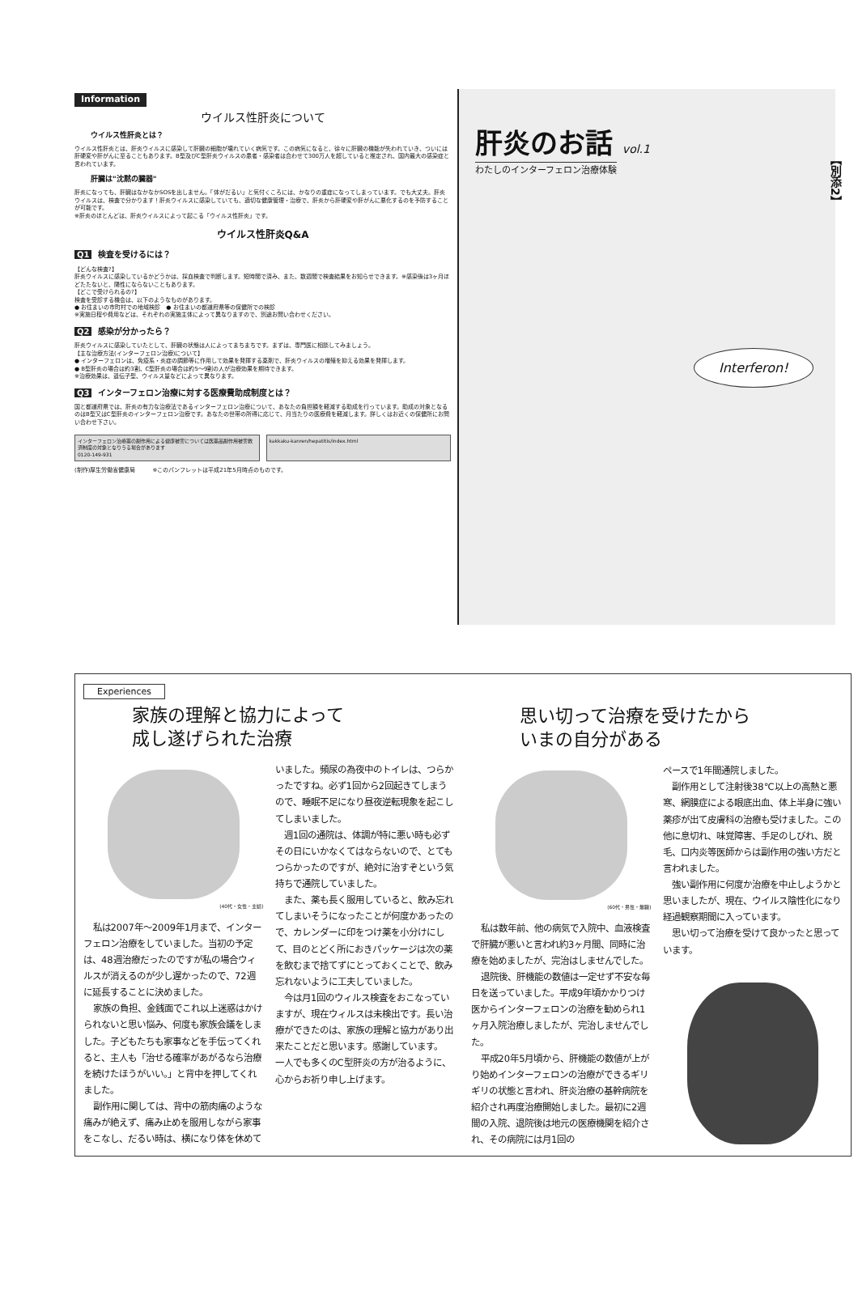Information
ウイルス性肝炎について
ウイルス性肝炎とは？
ウイルス性肝炎とは、肝炎ウイルスに感染して肝臓の細胞が壊れていく病気です。この病気になると、徐々に肝臓の機能が失われていき、ついには肝硬変や肝がんに至ることもあります。B型及びC型肝炎ウイルスの患者・感染者は合わせて300万人を超していると推定され、国内最大の感染症と言われています。
肝臓は"沈黙の臓器"
肝炎になっても、肝臓はなかなかSOSを出しません。「体がだるい」と気付くころには、かなりの重症になってしまっています。でも大丈夫。肝炎ウイルスは、検査で分かります！肝炎ウイルスに感染していても、適切な健康管理・治療で、肝炎から肝硬変や肝がんに悪化するのを予防することが可能です。
※肝炎のほとんどは、肝炎ウイルスによって起こる「ウイルス性肝炎」です。
ウイルス性肝炎Q&A
Q1 検査を受けるには？
【どんな検査?】
肝炎ウイルスに感染しているかどうかは、採血検査で判断します。短時間で済み、また、数週間で検査結果をお知らせできます。※感染後は3ヶ月ほどたたないと、陽性にならないこともあります。
【どこで受けられるの?】
検査を受診する機会は、以下のようなものがあります。
● お住まいの市町村での地域検診　● お住まいの都道府県等の保健所での検診
※実施日程や費用などは、それぞれの実施主体によって異なりますので、別途お問い合わせください。
Q2 感染が分かったら？
肝炎ウイルスに感染していたとして、肝臓の状態は人によってまちまちです。まずは、専門医に相談してみましょう。
【主な治療方法(インターフェロン治療)について】
● インターフェロンは、免疫系・炎症の調節等に作用して効果を発揮する薬剤で、肝炎ウイルスの増殖を抑える効果を発揮します。
● B型肝炎の場合は約3割、C型肝炎の場合は約5～9割の人が治療効果を期待できます。
※治療効果は、遺伝子型、ウイルス量などによって異なります。
Q3 インターフェロン治療に対する医療費助成制度とは？
国と都道府県では、肝炎の有力な治療法であるインターフェロン治療について、あなたの負担額を軽減する助成を行っています。助成の対象となるのはB型又はC型肝炎のインターフェロン治療です。あなたの世帯の所得に応じて、月当たりの医療費を軽減します。詳しくはお近くの保健所にお問い合わせ下さい。
インターフェロン治療薬の副作用による健康被害については医薬品副作用被害救済制度の対象となりうる場合があります
0120-149-931
kakkaku-kanren/hepatitis/index.html
(制作)厚生労働省健康局　　　※このパンフレットは平成21年5月時点のものです。
肝炎のお話 vol.1
わたしのインターフェロン治療体験
【別添2】
Interferon!
Experiences
家族の理解と協力によって
成し遂げられた治療
(40代・女性・主婦)
私は2007年～2009年1月まで、インターフェロン治療をしていました。当初の予定は、48週治療だったのですが私の場合ウィルスが消えるのが少し遅かったので、72週に延長することに決めました。
家族の負担、金銭面でこれ以上迷惑はかけられないと思い悩み、何度も家族会議をしました。子どもたちも家事などを手伝ってくれると、主人も「治せる確率があがるなら治療を続けたほうがいい。」と背中を押してくれました。
副作用に関しては、背中の筋肉痛のような痛みが絶えず、痛み止めを服用しながら家事をこなし、だるい時は、横になり体を休めて
いました。頻尿の為夜中のトイレは、つらかったですね。必ず1回から2回起きてしまうので、睡眠不足になり昼夜逆転現象を起こしてしまいました。
週1回の通院は、体調が特に悪い時も必ずその日にいかなくてはならないので、とてもつらかったのですが、絶対に治すぞという気持ちで通院していました。
また、薬も長く服用していると、飲み忘れてしまいそうになったことが何度かあったので、カレンダーに印をつけ薬を小分けにして、目のとどく所におきパッケージは次の薬を飲むまで捨てずにとっておくことで、飲み忘れないように工夫していました。
今は月1回のウィルス検査をおこなっていますが、現在ウィルスは未検出です。長い治療ができたのは、家族の理解と協力があり出来たことだと思います。感謝しています。
一人でも多くのC型肝炎の方が治るように、心からお祈り申し上げます。
思い切って治療を受けたから
いまの自分がある
(60代・男性・無職)
私は数年前、他の病気で入院中、血液検査で肝臓が悪いと言われ約3ヶ月間、同時に治療を始めましたが、完治はしませんでした。
退院後、肝機能の数値は一定せず不安な毎日を送っていました。平成9年頃かかりつけ医からインターフェロンの治療を勧められ1ヶ月入院治療しましたが、完治しませんでした。
平成20年5月頃から、肝機能の数値が上がり始めインターフェロンの治療ができるギリギリの状態と言われ、肝炎治療の基幹病院を紹介され再度治療開始しました。最初に2週間の入院、退院後は地元の医療機関を紹介され、その病院には月1回の
ペースで1年間通院しました。
副作用として注射後38℃以上の高熱と悪寒、網膜症による眼底出血、体上半身に強い薬疹が出て皮膚科の治療も受けました。この他に息切れ、味覚障害、手足のしびれ、脱毛、口内炎等医師からは副作用の強い方だと言われました。
強い副作用に何度か治療を中止しようかと思いましたが、現在、ウイルス陰性化になり経過観察期間に入っています。
思い切って治療を受けて良かったと思っています。